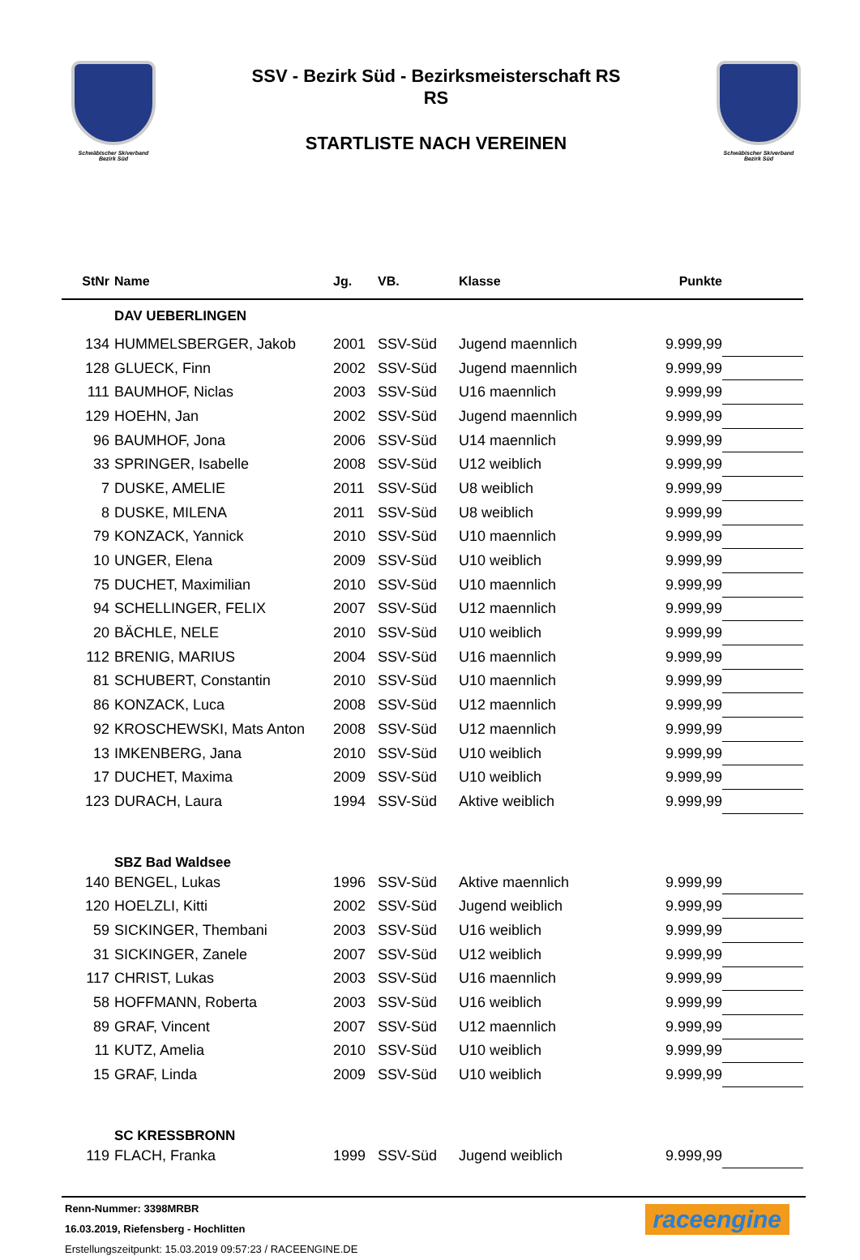Schwäbischer Skiverband
Bezirk Süd
SSV - Bezirk Süd - Bezirksmeisterschaft RS
RS
STARTLISTE NACH VEREINEN
Schwäbischer Skiverband
Bezirk Süd
| StNr | Name | Jg. | VB. | Klasse | Punkte | |
| --- | --- | --- | --- | --- | --- | --- |
| | DAV UEBERLINGEN | | | | | |
| 134 | HUMMELSBERGER, Jakob | 2001 | SSV-Süd | Jugend maennlich | 9.999,99 | |
| 128 | GLUECK, Finn | 2002 | SSV-Süd | Jugend maennlich | 9.999,99 | |
| 111 | BAUMHOF, Niclas | 2003 | SSV-Süd | U16 maennlich | 9.999,99 | |
| 129 | HOEHN, Jan | 2002 | SSV-Süd | Jugend maennlich | 9.999,99 | |
| 96 | BAUMHOF, Jona | 2006 | SSV-Süd | U14 maennlich | 9.999,99 | |
| 33 | SPRINGER, Isabelle | 2008 | SSV-Süd | U12 weiblich | 9.999,99 | |
| 7 | DUSKE, AMELIE | 2011 | SSV-Süd | U8 weiblich | 9.999,99 | |
| 8 | DUSKE, MILENA | 2011 | SSV-Süd | U8 weiblich | 9.999,99 | |
| 79 | KONZACK, Yannick | 2010 | SSV-Süd | U10 maennlich | 9.999,99 | |
| 10 | UNGER, Elena | 2009 | SSV-Süd | U10 weiblich | 9.999,99 | |
| 75 | DUCHET, Maximilian | 2010 | SSV-Süd | U10 maennlich | 9.999,99 | |
| 94 | SCHELLINGER, FELIX | 2007 | SSV-Süd | U12 maennlich | 9.999,99 | |
| 20 | BÄCHLE, NELE | 2010 | SSV-Süd | U10 weiblich | 9.999,99 | |
| 112 | BRENIG, MARIUS | 2004 | SSV-Süd | U16 maennlich | 9.999,99 | |
| 81 | SCHUBERT, Constantin | 2010 | SSV-Süd | U10 maennlich | 9.999,99 | |
| 86 | KONZACK, Luca | 2008 | SSV-Süd | U12 maennlich | 9.999,99 | |
| 92 | KROSCHEWSKI, Mats Anton | 2008 | SSV-Süd | U12 maennlich | 9.999,99 | |
| 13 | IMKENBERG, Jana | 2010 | SSV-Süd | U10 weiblich | 9.999,99 | |
| 17 | DUCHET, Maxima | 2009 | SSV-Süd | U10 weiblich | 9.999,99 | |
| 123 | DURACH, Laura | 1994 | SSV-Süd | Aktive weiblich | 9.999,99 | |
| | SBZ Bad Waldsee | | | | | |
| 140 | BENGEL, Lukas | 1996 | SSV-Süd | Aktive maennlich | 9.999,99 | |
| 120 | HOELZLI, Kitti | 2002 | SSV-Süd | Jugend weiblich | 9.999,99 | |
| 59 | SICKINGER, Thembani | 2003 | SSV-Süd | U16 weiblich | 9.999,99 | |
| 31 | SICKINGER, Zanele | 2007 | SSV-Süd | U12 weiblich | 9.999,99 | |
| 117 | CHRIST, Lukas | 2003 | SSV-Süd | U16 maennlich | 9.999,99 | |
| 58 | HOFFMANN, Roberta | 2003 | SSV-Süd | U16 weiblich | 9.999,99 | |
| 89 | GRAF, Vincent | 2007 | SSV-Süd | U12 maennlich | 9.999,99 | |
| 11 | KUTZ, Amelia | 2010 | SSV-Süd | U10 weiblich | 9.999,99 | |
| 15 | GRAF, Linda | 2009 | SSV-Süd | U10 weiblich | 9.999,99 | |
| | SC KRESSBRONN | | | | | |
| 119 | FLACH, Franka | 1999 | SSV-Süd | Jugend weiblich | 9.999,99 | |
Renn-Nummer: 3398MRBR
16.03.2019, Riefensberg - Hochlitten
Erstellungszeitpunkt: 15.03.2019 09:57:23 / RACEENGINE.DE
raceengine